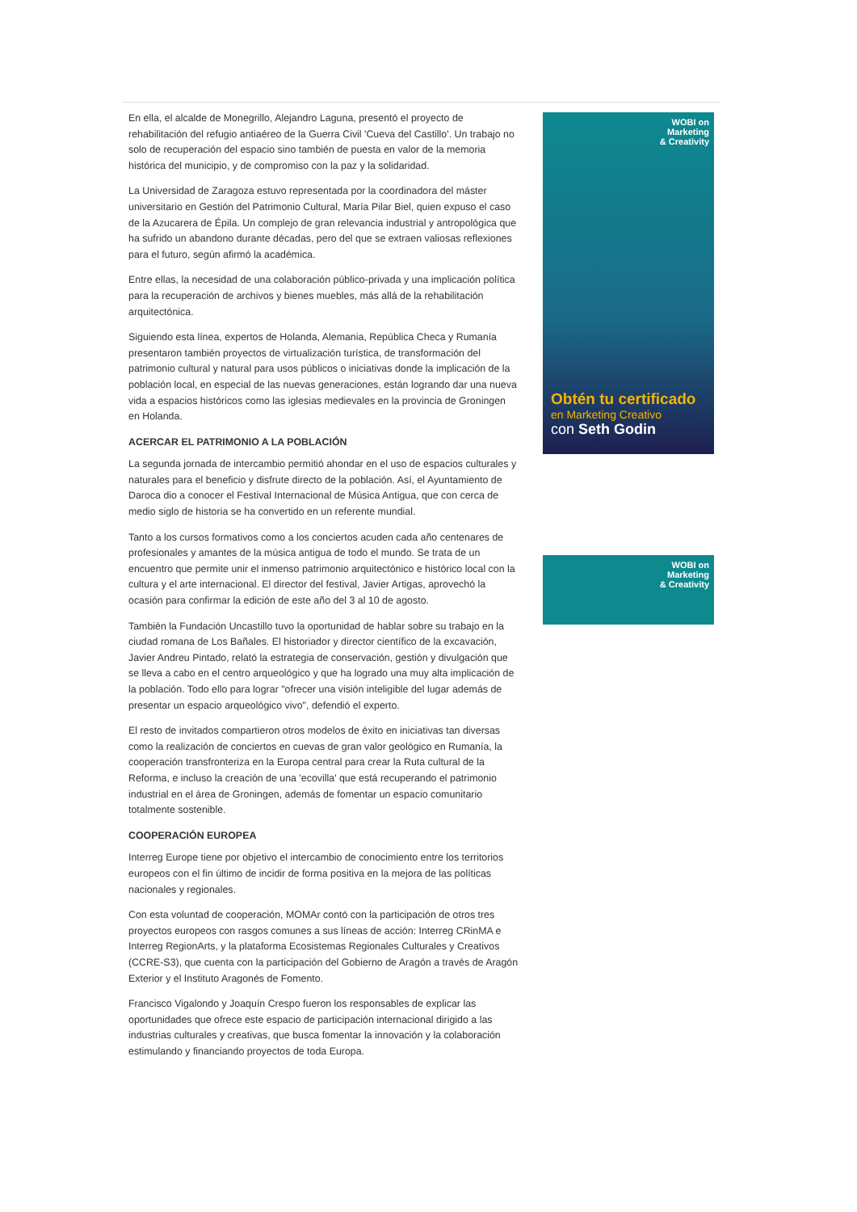En ella, el alcalde de Monegrillo, Alejandro Laguna, presentó el proyecto de rehabilitación del refugio antiaéreo de la Guerra Civil 'Cueva del Castillo'. Un trabajo no solo de recuperación del espacio sino también de puesta en valor de la memoria histórica del municipio, y de compromiso con la paz y la solidaridad.
La Universidad de Zaragoza estuvo representada por la coordinadora del máster universitario en Gestión del Patrimonio Cultural, María Pilar Biel, quien expuso el caso de la Azucarera de Épila. Un complejo de gran relevancia industrial y antropológica que ha sufrido un abandono durante décadas, pero del que se extraen valiosas reflexiones para el futuro, según afirmó la académica.
Entre ellas, la necesidad de una colaboración público-privada y una implicación política para la recuperación de archivos y bienes muebles, más allá de la rehabilitación arquitectónica.
Siguiendo esta línea, expertos de Holanda, Alemania, República Checa y Rumanía presentaron también proyectos de virtualización turística, de transformación del patrimonio cultural y natural para usos públicos o iniciativas donde la implicación de la población local, en especial de las nuevas generaciones, están logrando dar una nueva vida a espacios históricos como las iglesias medievales en la provincia de Groningen en Holanda.
ACERCAR EL PATRIMONIO A LA POBLACIÓN
La segunda jornada de intercambio permitió ahondar en el uso de espacios culturales y naturales para el beneficio y disfrute directo de la población. Así, el Ayuntamiento de Daroca dio a conocer el Festival Internacional de Música Antigua, que con cerca de medio siglo de historia se ha convertido en un referente mundial.
Tanto a los cursos formativos como a los conciertos acuden cada año centenares de profesionales y amantes de la música antigua de todo el mundo. Se trata de un encuentro que permite unir el inmenso patrimonio arquitectónico e histórico local con la cultura y el arte internacional. El director del festival, Javier Artigas, aprovechó la ocasión para confirmar la edición de este año del 3 al 10 de agosto.
También la Fundación Uncastillo tuvo la oportunidad de hablar sobre su trabajo en la ciudad romana de Los Bañales. El historiador y director científico de la excavación, Javier Andreu Pintado, relató la estrategia de conservación, gestión y divulgación que se lleva a cabo en el centro arqueológico y que ha logrado una muy alta implicación de la población. Todo ello para lograr "ofrecer una visión inteligible del lugar además de presentar un espacio arqueológico vivo", defendió el experto.
El resto de invitados compartieron otros modelos de éxito en iniciativas tan diversas como la realización de conciertos en cuevas de gran valor geológico en Rumanía, la cooperación transfronteriza en la Europa central para crear la Ruta cultural de la Reforma, e incluso la creación de una 'ecovilla' que está recuperando el patrimonio industrial en el área de Groningen, además de fomentar un espacio comunitario totalmente sostenible.
COOPERACIÓN EUROPEA
Interreg Europe tiene por objetivo el intercambio de conocimiento entre los territorios europeos con el fin último de incidir de forma positiva en la mejora de las políticas nacionales y regionales.
Con esta voluntad de cooperación, MOMAr contó con la participación de otros tres proyectos europeos con rasgos comunes a sus líneas de acción: Interreg CRinMA e Interreg RegionArts, y la plataforma Ecosistemas Regionales Culturales y Creativos (CCRE-S3), que cuenta con la participación del Gobierno de Aragón a través de Aragón Exterior y el Instituto Aragonés de Fomento.
Francisco Vigalondo y Joaquín Crespo fueron los responsables de explicar las oportunidades que ofrece este espacio de participación internacional dirigido a las industrias culturales y creativas, que busca fomentar la innovación y la colaboración estimulando y financiando proyectos de toda Europa.
WOBI on
Marketing
& Creativity
Obtén tu certificado
en Marketing Creativo
con Seth Godin
WOBI on
Marketing
& Creativity